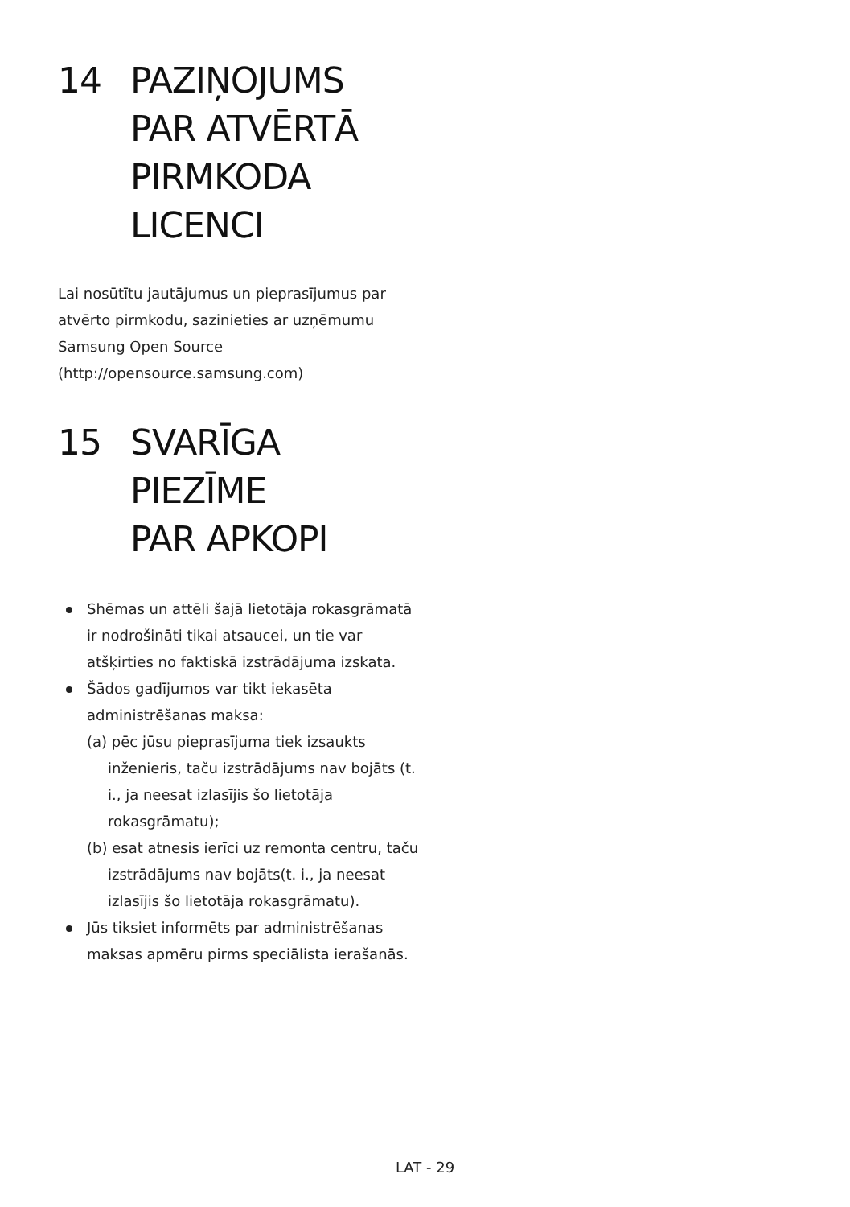14 PAZIŅOJUMS
PAR ATVĒRTĀ
PIRMKODA
LICENCI
Lai nosūtītu jautājumus un pieprasījumus par
atvērto pirmkodu, sazinieties ar uzņēmumu
Samsung Open Source
(http://opensource.samsung.com)
15 SVARĪGA PIEZĪME
PAR APKOPI
Shēmas un attēli šajā lietotāja rokasgrāmatā ir nodrošināti tikai atsaucei, un tie var atšķirties no faktiskā izstrādājuma izskata.
Šādos gadījumos var tikt iekasēta administrēšanas maksa:
(a) pēc jūsu pieprasījuma tiek izsaukts inženieris, taču izstrādājums nav bojāts (t. i., ja neesat izlasījis šo lietotāja rokasgrāmatu);
(b) esat atnesis ierīci uz remonta centru, taču izstrādājums nav bojāts(t. i., ja neesat izlasījis šo lietotāja rokasgrāmatu).
Jūs tiksiet informēts par administrēšanas maksas apmēru pirms speciālista ierašanās.
LAT - 29